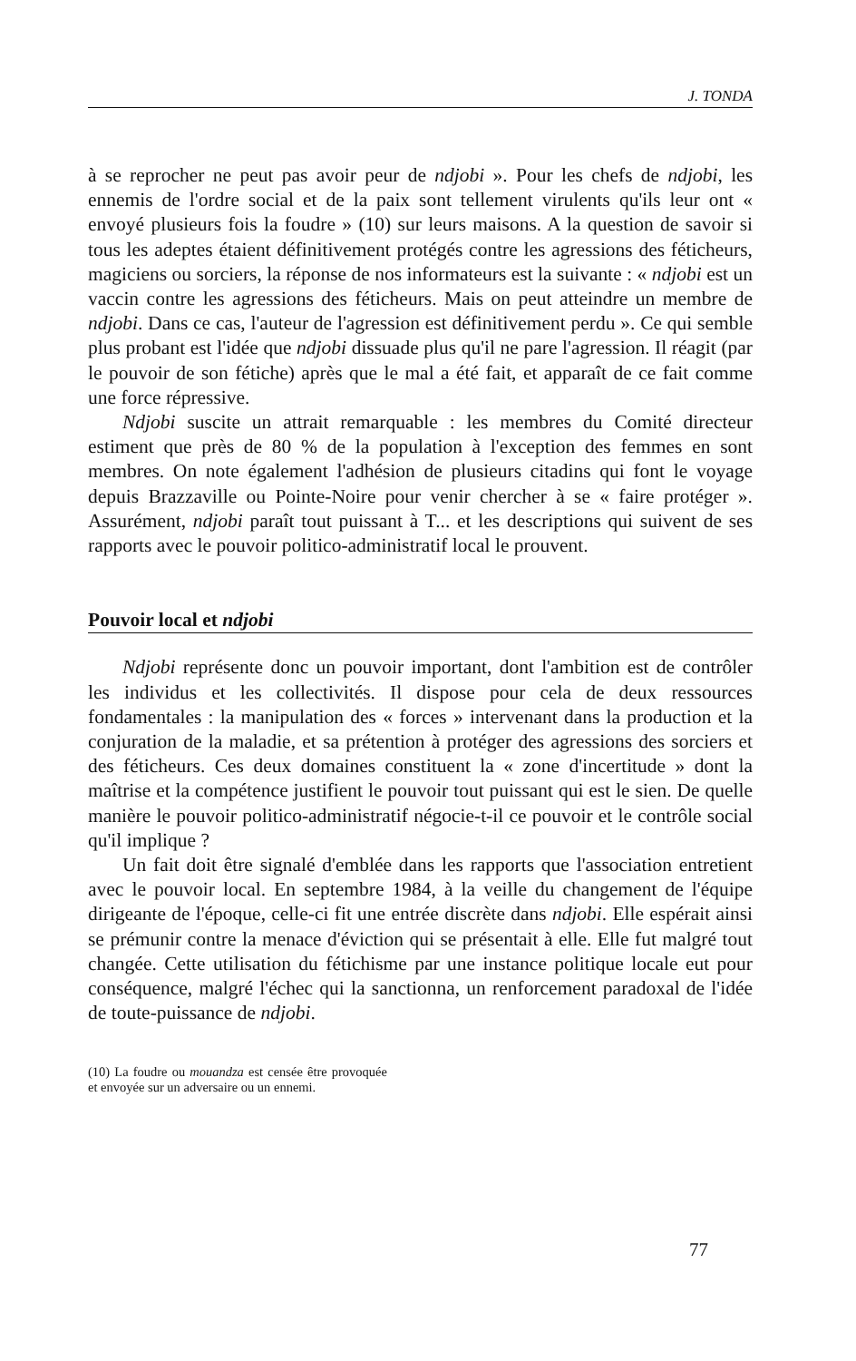J. TONDA
à se reprocher ne peut pas avoir peur de ndjobi ». Pour les chefs de ndjobi, les ennemis de l'ordre social et de la paix sont tellement virulents qu'ils leur ont « envoyé plusieurs fois la foudre » (10) sur leurs maisons. A la question de savoir si tous les adeptes étaient définitivement protégés contre les agressions des féticheurs, magiciens ou sorciers, la réponse de nos informateurs est la suivante : « ndjobi est un vaccin contre les agressions des féticheurs. Mais on peut atteindre un membre de ndjobi. Dans ce cas, l'auteur de l'agression est définitivement perdu ». Ce qui semble plus probant est l'idée que ndjobi dissuade plus qu'il ne pare l'agression. Il réagit (par le pouvoir de son fétiche) après que le mal a été fait, et apparaît de ce fait comme une force répressive.
Ndjobi suscite un attrait remarquable : les membres du Comité directeur estiment que près de 80 % de la population à l'exception des femmes en sont membres. On note également l'adhésion de plusieurs citadins qui font le voyage depuis Brazzaville ou Pointe-Noire pour venir chercher à se « faire protéger ». Assurément, ndjobi paraît tout puissant à T... et les descriptions qui suivent de ses rapports avec le pouvoir politico-administratif local le prouvent.
Pouvoir local et ndjobi
Ndjobi représente donc un pouvoir important, dont l'ambition est de contrôler les individus et les collectivités. Il dispose pour cela de deux ressources fondamentales : la manipulation des « forces » intervenant dans la production et la conjuration de la maladie, et sa prétention à protéger des agressions des sorciers et des féticheurs. Ces deux domaines constituent la « zone d'incertitude » dont la maîtrise et la compétence justifient le pouvoir tout puissant qui est le sien. De quelle manière le pouvoir politico-administratif négocie-t-il ce pouvoir et le contrôle social qu'il implique ?
Un fait doit être signalé d'emblée dans les rapports que l'association entretient avec le pouvoir local. En septembre 1984, à la veille du changement de l'équipe dirigeante de l'époque, celle-ci fit une entrée discrète dans ndjobi. Elle espérait ainsi se prémunir contre la menace d'éviction qui se présentait à elle. Elle fut malgré tout changée. Cette utilisation du fétichisme par une instance politique locale eut pour conséquence, malgré l'échec qui la sanctionna, un renforcement paradoxal de l'idée de toute-puissance de ndjobi.
(10) La foudre ou mouandza est censée être provoquée et envoyée sur un adversaire ou un ennemi.
77